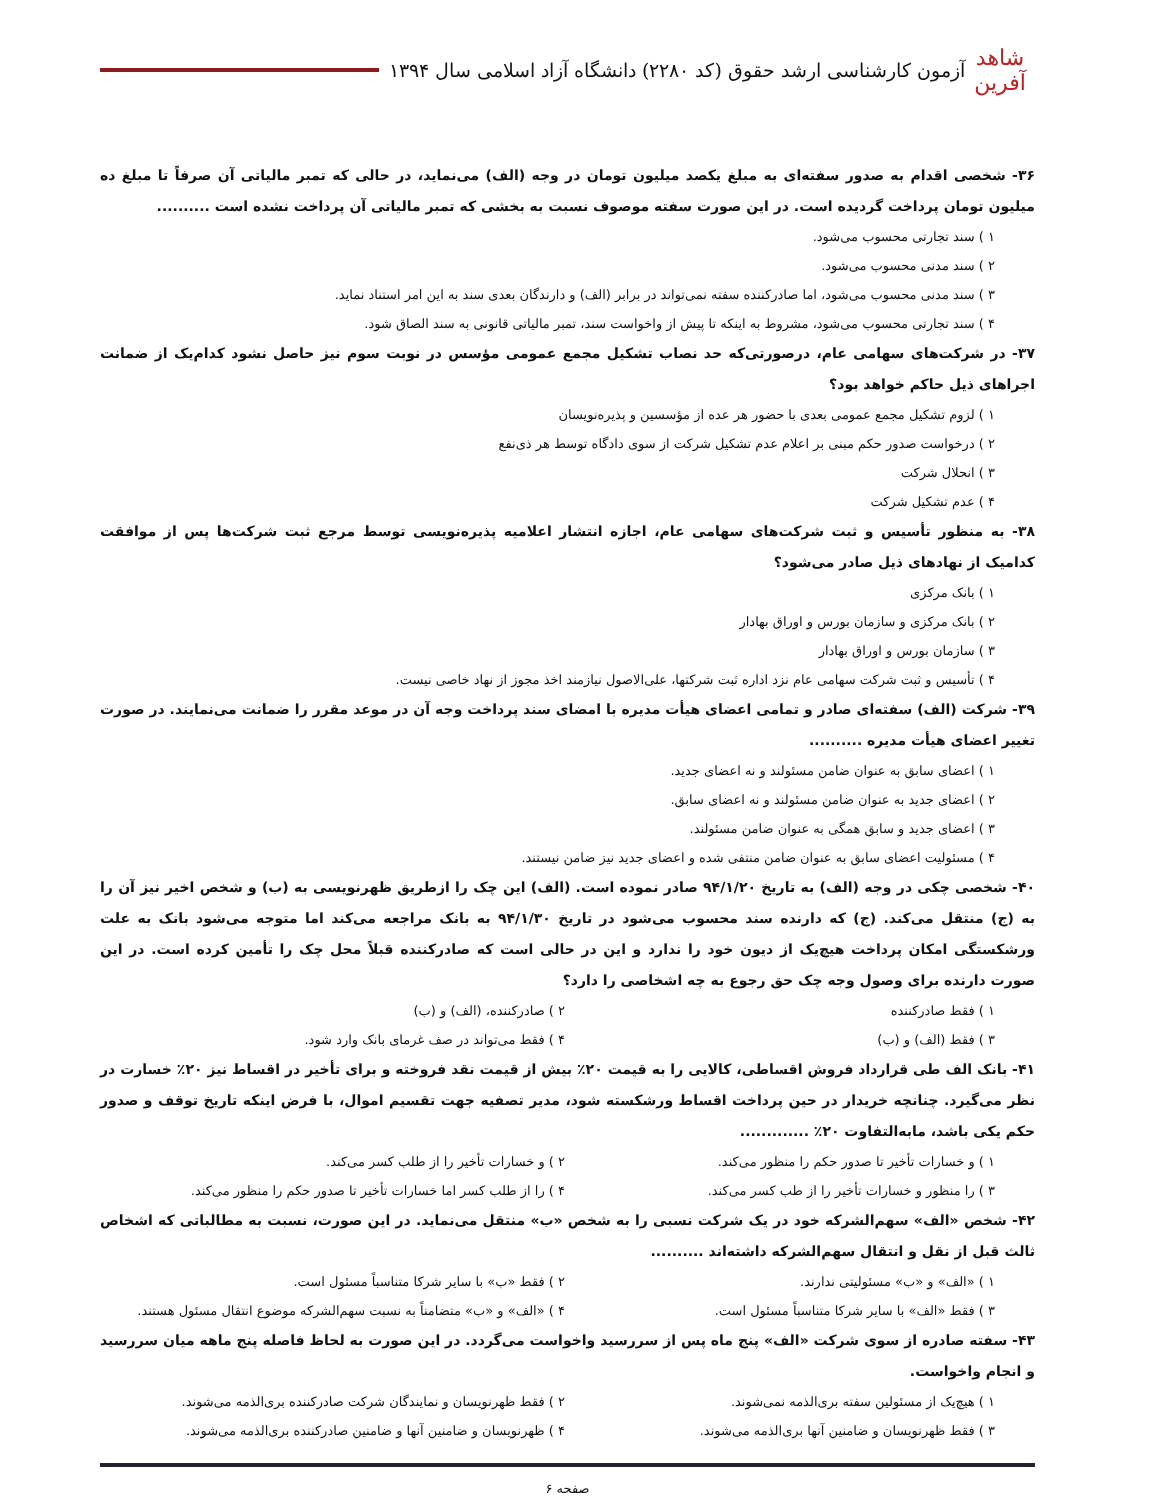شاهد آفرین
آزمون کارشناسی ارشد حقوق (کد ۲۲۸۰) دانشگاه آزاد اسلامی سال ۱۳۹۴
۳۶- شخصی اقدام به صدور سفته‌ای به مبلغ یکصد میلیون تومان در وجه (الف) می‌نماید، در حالی که تمبر مالیاتی آن صرفاً تا مبلغ ده میلیون تومان پرداخت گردیده است. در این صورت سفته موصوف نسبت به بخشی که تمبر مالیاتی آن پرداخت نشده است ..........
۱ ) سند تجارتی محسوب می‌شود.
۲ ) سند مدنی محسوب می‌شود.
۳ ) سند مدنی محسوب می‌شود، اما صادرکننده سفته نمی‌تواند در برابر (الف) و دارندگان بعدی سند به این امر استناد نماید.
۴ ) سند تجارتی محسوب می‌شود، مشروط به اینکه تا پیش از واخواست سند، تمبر مالیاتی قانونی به سند الصاق شود.
۳۷- در شرکت‌های سهامی عام، درصورتی‌که حد نصاب تشکیل مجمع عمومی مؤسس در نوبت سوم نیز حاصل نشود کدام‌یک از ضمانت اجراهای ذیل حاکم خواهد بود؟
۱ ) لزوم تشکیل مجمع عمومی بعدی با حضور هر عده از مؤسسین و پذیره‌نویسان
۲ ) درخواست صدور حکم مبنی بر اعلام عدم تشکیل شرکت از سوی دادگاه توسط هر ذی‌نفع
۳ ) انحلال شرکت
۴ ) عدم تشکیل شرکت
۳۸- به منظور تأسیس و ثبت شرکت‌های سهامی عام، اجازه انتشار اعلامیه پذیره‌نویسی توسط مرجع ثبت شرکت‌ها پس از موافقت کدامیک از نهادهای ذیل صادر می‌شود؟
۱ ) بانک مرکزی
۲ ) بانک مرکزی و سازمان بورس و اوراق بهادار
۳ ) سازمان بورس و اوراق بهادار
۴ ) تأسیس و ثبت شرکت سهامی عام نزد اداره ثبت شرکتها، علی‌الاصول نیازمند اخذ مجوز از نهاد خاصی نیست.
۳۹- شرکت (الف) سفته‌ای صادر و تمامی اعضای هیأت مدیره با امضای سند پرداخت وجه آن در موعد مقرر را ضمانت می‌نمایند. در صورت تغییر اعضای هیأت مدیره ..........
۱ ) اعضای سابق به عنوان ضامن مسئولند و نه اعضای جدید.
۲ ) اعضای جدید به عنوان ضامن مسئولند و نه اعضای سابق.
۳ ) اعضای جدید و سابق همگی به عنوان ضامن مسئولند.
۴ ) مسئولیت اعضای سابق به عنوان ضامن منتفی شده و اعضای جدید نیز ضامن نیستند.
۴۰- شخصی چکی در وجه (الف) به تاریخ ۹۴/۱/۲۰ صادر نموده است. (الف) این چک را ازطریق ظهرنویسی به (ب) و شخص اخیر نیز آن را به (ج) منتقل می‌کند. (ج) که دارنده سند محسوب می‌شود در تاریخ ۹۴/۱/۳۰ به بانک مراجعه می‌کند اما متوجه می‌شود بانک به علت ورشکستگی امکان پرداخت هیچ‌یک از دیون خود را ندارد و این در حالی است که صادرکننده قبلاً محل چک را تأمین کرده است. در این صورت دارنده برای وصول وجه چک حق رجوع به چه اشخاصی را دارد؟
۱ ) فقط صادرکننده ۲ ) صادرکننده، (الف) و (ب)
۳ ) فقط (الف) و (ب) ۴ ) فقط می‌تواند در صف غرمای بانک وارد شود.
۴۱- بانک الف طی قرارداد فروش اقساطی، کالایی را به قیمت ۲۰٪ بیش از قیمت نقد فروخته و برای تأخیر در اقساط نیز ۲۰٪ خسارت در نظر می‌گیرد. چنانچه خریدار در حین پرداخت اقساط ورشکسته شود، مدیر تصفیه جهت تقسیم اموال، با فرض اینکه تاریخ توقف و صدور حکم یکی باشد، مابه‌التفاوت ۲۰٪ .............
۱ ) و خسارات تأخیر تا صدور حکم را منظور می‌کند. ۲ ) و خسارات تأخیر را از طلب کسر می‌کند.
۳ ) را منظور و خسارات تأخیر را از طب کسر می‌کند. ۴ ) را از طلب کسر اما خسارات تأخیر تا صدور حکم را منظور می‌کند.
۴۲- شخص «الف» سهم‌الشرکه خود در یک شرکت نسبی را به شخص «ب» منتقل می‌نماید. در این صورت، نسبت به مطالباتی که اشخاص ثالث قبل از نقل و انتقال سهم‌الشرکه داشته‌اند ..........
۱ ) «الف» و «ب» مسئولیتی ندارند. ۲ ) فقط «ب» با سایر شرکا متناسباً مسئول است.
۳ ) فقط «الف» با سایر شرکا متناسباً مسئول است. ۴ ) «الف» و «ب» متضامناً به نسبت سهم‌الشرکه موضوع انتقال مسئول هستند.
۴۳- سفته صادره از سوی شرکت «الف» پنج ماه پس از سررسید واخواست می‌گردد. در این صورت به لحاظ فاصله پنج ماهه میان سررسید و انجام واخواست.
۱ ) هیچ‌یک از مسئولین سفته بری‌الذمه نمی‌شوند. ۲ ) فقط ظهرنویسان و نمایندگان شرکت صادرکننده بری‌الذمه می‌شوند.
۳ ) فقط ظهرنویسان و ضامنین آنها بری‌الذمه می‌شوند. ۴ ) ظهرنویسان و ضامنین آنها و ضامنین صادرکننده بری‌الذمه می‌شوند.
صفحه ۶